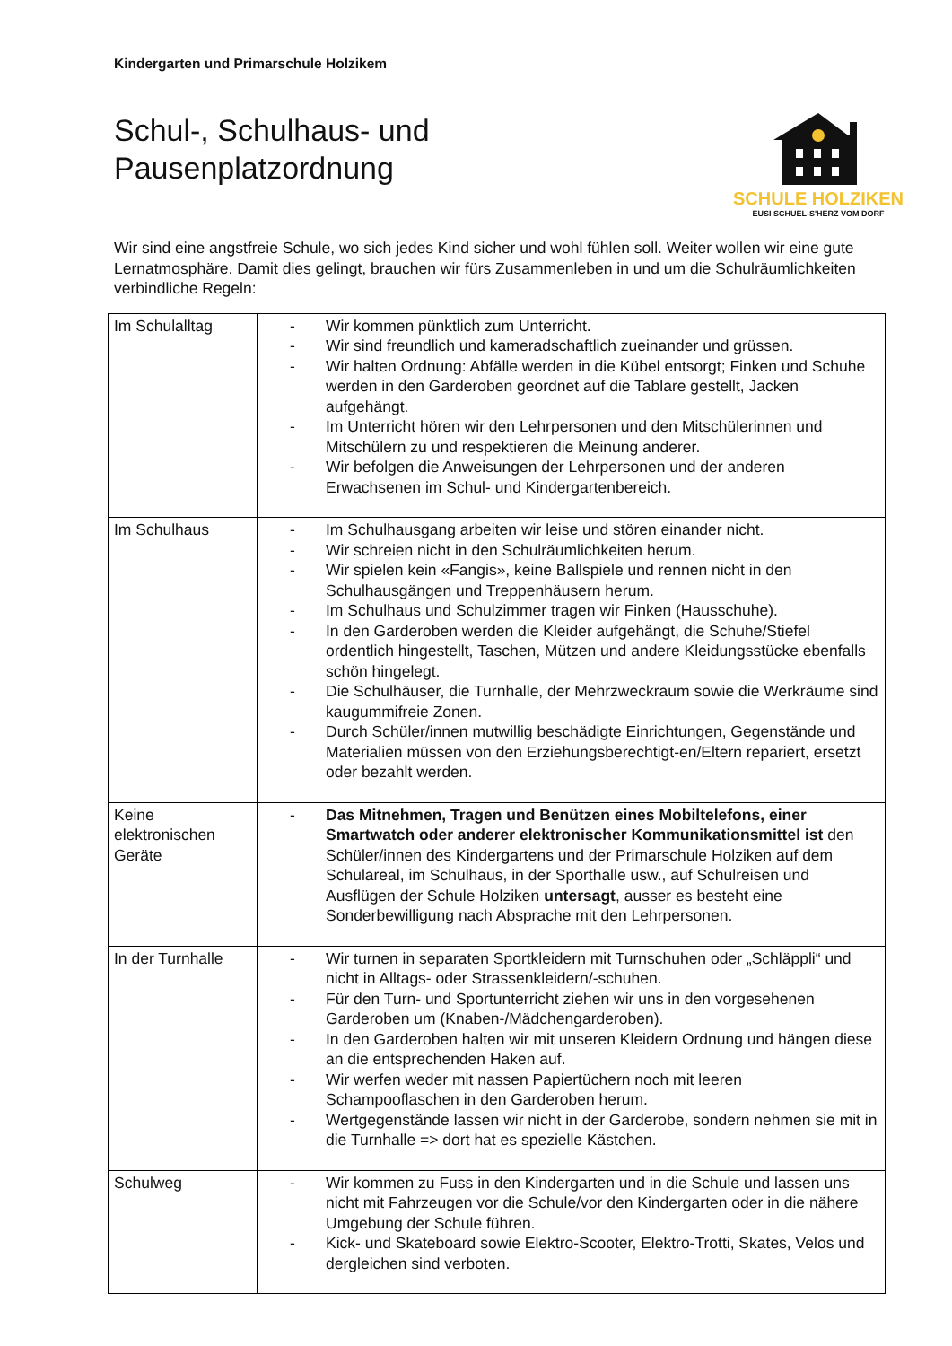Kindergarten und Primarschule Holzikem
Schul-, Schulhaus- und
Pausenplatzordnung
SCHULE HOLZIKEN
EUSI SCHUEL-S'HERZ VOM DORF
Wir sind eine angstfreie Schule, wo sich jedes Kind sicher und wohl fühlen soll. Weiter wollen wir eine gute Lernatmosphäre. Damit dies gelingt, brauchen wir fürs Zusammenleben in und um die Schulräumlichkeiten verbindliche Regeln:
| Im Schulalltag | - Wir kommen pünktlich zum Unterricht. - Wir sind freundlich und kameradschaftlich zueinander und grüssen. - Wir halten Ordnung: Abfälle werden in die Kübel entsorgt; Finken und Schuhe werden in den Garderoben geordnet auf die Tablare gestellt, Jacken aufgehängt. - Im Unterricht hören wir den Lehrpersonen und den Mitschülerinnen und Mitschülern zu und respektieren die Meinung anderer. - Wir befolgen die Anweisungen der Lehrpersonen und der anderen Erwachsenen im Schul- und Kindergartenbereich. |
| Im Schulhaus | - Im Schulhausgang arbeiten wir leise und stören einander nicht. - Wir schreien nicht in den Schulräumlichkeiten herum. - Wir spielen kein «Fangis», keine Ballspiele und rennen nicht in den Schulhausgängen und Treppenhäusern herum. - Im Schulhaus und Schulzimmer tragen wir Finken (Hausschuhe). - In den Garderoben werden die Kleider aufgehängt, die Schuhe/Stiefel ordentlich hingestellt, Taschen, Mützen und andere Kleidungsstücke ebenfalls schön hingelegt. - Die Schulhäuser, die Turnhalle, der Mehrzweckraum sowie die Werkräume sind kaugummifreie Zonen. - Durch Schüler/innen mutwillig beschädigte Einrichtungen, Gegenstände und Materialien müssen von den Erziehungsberechtigt-en/Eltern repariert, ersetzt oder bezahlt werden. |
| Keine elektronischen Geräte | - Das Mitnehmen, Tragen und Benützen eines Mobiltelefons, einer Smartwatch oder anderer elektronischer Kommunikationsmittel ist den Schüler/innen des Kindergartens und der Primarschule Holziken auf dem Schulareal, im Schulhaus, in der Sporthalle usw., auf Schulreisen und Ausflügen der Schule Holziken untersagt , ausser es besteht eine Sonderbewilligung nach Absprache mit den Lehrpersonen. |
| In der Turnhalle | - Wir turnen in separaten Sportkleidern mit Turnschuhen oder „Schläppli“ und nicht in Alltags- oder Strassenkleidern/-schuhen. - Für den Turn- und Sportunterricht ziehen wir uns in den vorgesehenen Garderoben um (Knaben-/Mädchengarderoben). - In den Garderoben halten wir mit unseren Kleidern Ordnung und hängen diese an die entsprechenden Haken auf. - Wir werfen weder mit nassen Papiertüchern noch mit leeren Schampooflaschen in den Garderoben herum. - Wertgegenstände lassen wir nicht in der Garderobe, sondern nehmen sie mit in die Turnhalle => dort hat es spezielle Kästchen. |
| Schulweg | - Wir kommen zu Fuss in den Kindergarten und in die Schule und lassen uns nicht mit Fahrzeugen vor die Schule/vor den Kindergarten oder in die nähere Umgebung der Schule führen. - Kick- und Skateboard sowie Elektro-Scooter, Elektro-Trotti, Skates, Velos und dergleichen sind verboten. |